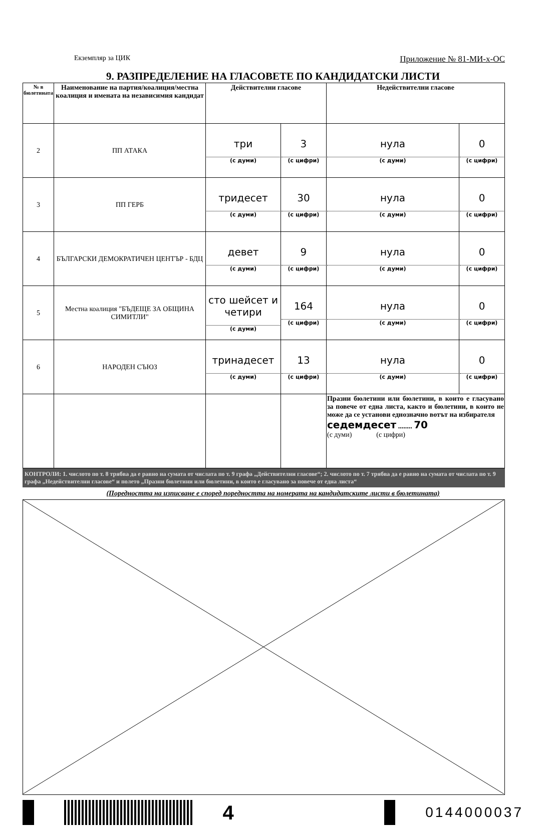Екземпляр за ЦИК Приложение № 81-МИ-х-ОС
9. РАЗПРЕДЕЛЕНИЕ НА ГЛАСОВЕТЕ ПО КАНДИДАТСКИ ЛИСТИ
| № в бюлетината | Наименование на партия/коалиция/местна коалиция и имената на независимия кандидат | Действителни гласове | | Недействителни гласове | |
| --- | --- | --- | --- | --- | --- |
| 2 | ПП АТАКА | три (с думи) | 3 (с цифри) | нула (с думи) | 0 (с цифри) |
| 3 | ПП ГЕРБ | тридесет (с думи) | 30 (с цифри) | нула (с думи) | 0 (с цифри) |
| 4 | БЪЛГАРСКИ ДЕМОКРАТИЧЕН ЦЕНТЪР - БДЦ | девет (с думи) | 9 (с цифри) | нула (с думи) | 0 (с цифри) |
| 5 | Местна коалиция "БЪДЕЩЕ ЗА ОБЩИНА СИМИТЛИ" | сто шейсет и четири (с думи) | 164 (с цифри) | нула (с думи) | 0 (с цифри) |
| 6 | НАРОДЕН СЪЮЗ | тринадесет (с думи) | 13 (с цифри) | нула (с думи) | 0 (с цифри) |
| | | | | Празни бюлетини или бюлетини, в които е гласувано за повече от една листа, както и бюлетини, в които не може да се установи еднозначно вотът на избирателя седемдесет ........ 70 (с думи) (с цифри) | |
КОНТРОЛИ: 1. числото по т. 8 трябва да е равно на сумата от числата по т. 9 графа „Действителни гласове“; 2. числото по т. 7 трябва да е равно на сумата от числата по т. 9 графа „Недействителни гласове“ и полето „Празни бюлетини или бюлетини, в които е гласувано за повече от една листа“
(Поредността на изписване е според поредността на номерата на кандидатските листи в бюлетината)
4
0144000037